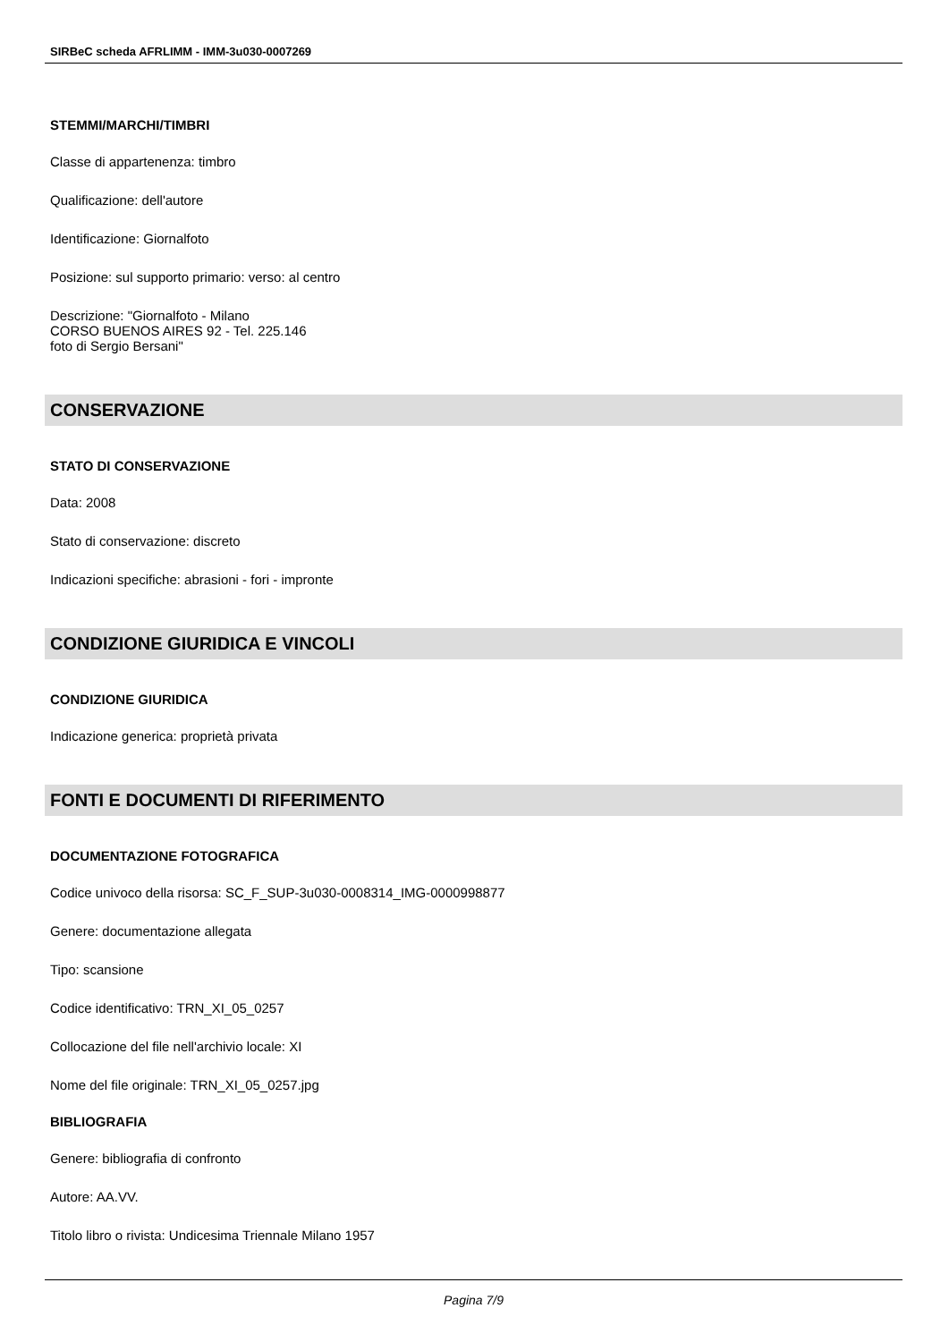SIRBeC scheda AFRLIMM - IMM-3u030-0007269
STEMMI/MARCHI/TIMBRI
Classe di appartenenza: timbro
Qualificazione: dell'autore
Identificazione: Giornalfoto
Posizione: sul supporto primario: verso: al centro
Descrizione: "Giornalfoto - Milano
CORSO BUENOS AIRES 92 - Tel. 225.146
foto di Sergio Bersani"
CONSERVAZIONE
STATO DI CONSERVAZIONE
Data: 2008
Stato di conservazione: discreto
Indicazioni specifiche: abrasioni - fori - impronte
CONDIZIONE GIURIDICA E VINCOLI
CONDIZIONE GIURIDICA
Indicazione generica: proprietà privata
FONTI E DOCUMENTI DI RIFERIMENTO
DOCUMENTAZIONE FOTOGRAFICA
Codice univoco della risorsa: SC_F_SUP-3u030-0008314_IMG-0000998877
Genere: documentazione allegata
Tipo: scansione
Codice identificativo: TRN_XI_05_0257
Collocazione del file nell'archivio locale: XI
Nome del file originale: TRN_XI_05_0257.jpg
BIBLIOGRAFIA
Genere: bibliografia di confronto
Autore: AA.VV.
Titolo libro o rivista: Undicesima Triennale Milano 1957
Pagina 7/9